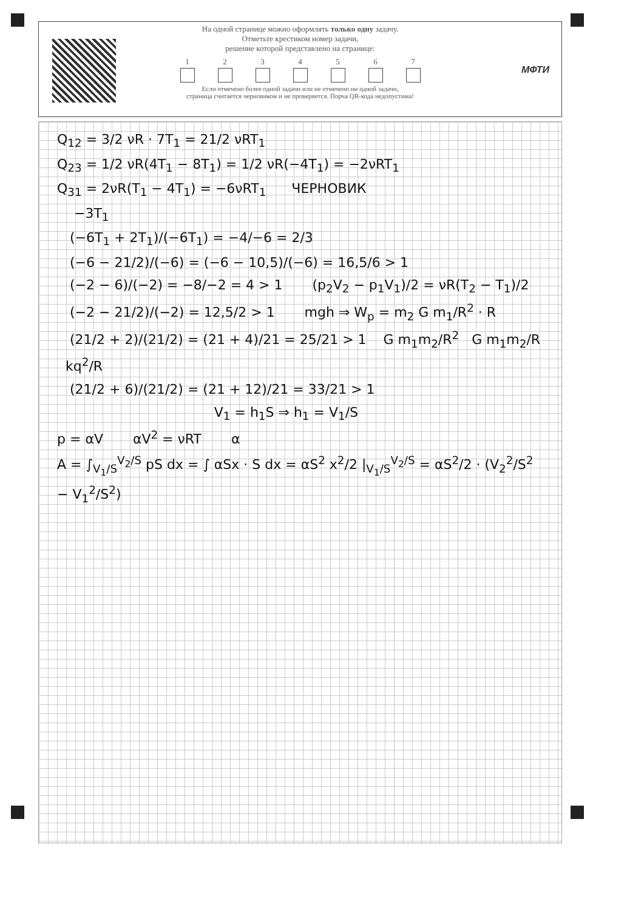МФТИ
На одной странице можно оформлять только одну задачу.
Отметьте крестиком номер задачи,
решение которой представлено на странице:
1 2 3 4 5 6 7
Если отмечено более одной задачи или не отмечено ни одной задачи,
страница считается черновиком и не проверяется. Порча QR-кода недопустима!
Q<sub>12</sub> = 3/2 νR · 7T<sub>1</sub> = 21/2 νRT<sub>1</sub>
Q<sub>23</sub> = 1/2 νR(4T<sub>1</sub> − 8T<sub>1</sub>) = 1/2 νR(−4T<sub>1</sub>) = −2νRT<sub>1</sub>
Q<sub>31</sub> = 2νR(T<sub>1</sub> − 4T<sub>1</sub>) = −6νRT<sub>1</sub> ЧЕРНОВИК
−3T<sub>1</sub>
(−6T<sub>1</sub> + 2T<sub>1</sub>)/(−6T<sub>1</sub>) = −4/−6 = 2/3
(−6 − 21/2)/(−6) = (−6 − 10,5)/(−6) = 16,5/6 > 1
(−2 − 6)/(−2) = −8/−2 = 4 > 1 (p<sub>2</sub>V<sub>2</sub> − p<sub>1</sub>V<sub>1</sub>)/2 = νR(T<sub>2</sub> − T<sub>1</sub>)/2
(−2 − 21/2)/(−2) = 12,5/2 > 1 mgh ⇒ W<sub>p</sub> = m<sub>2</sub> G m<sub>1</sub>/R<sup>2</sup> · R
(21/2 + 2)/(21/2) = (21 + 4)/21 = 25/21 > 1 G m<sub>1</sub>m<sub>2</sub>/R<sup>2</sup> G m<sub>1</sub>m<sub>2</sub>/R kq<sup>2</sup>/R
(21/2 + 6)/(21/2) = (21 + 12)/21 = 33/21 > 1
V<sub>1</sub> = h<sub>1</sub>S ⇒ h<sub>1</sub> = V<sub>1</sub>/S
p = αV αV<sup>2</sup> = νRT α
A = ∫<sub>V<sub>1</sub>/S</sub><sup>V<sub>2</sub>/S</sup> pS dx = ∫ αSx · S dx = αS<sup>2</sup> x<sup>2</sup>/2 |<sub>V<sub>1</sub>/S</sub><sup>V<sub>2</sub>/S</sup> = αS<sup>2</sup>/2 · (V<sub>2</sub><sup>2</sup>/S<sup>2</sup> − V<sub>1</sub><sup>2</sup>/S<sup>2</sup>)